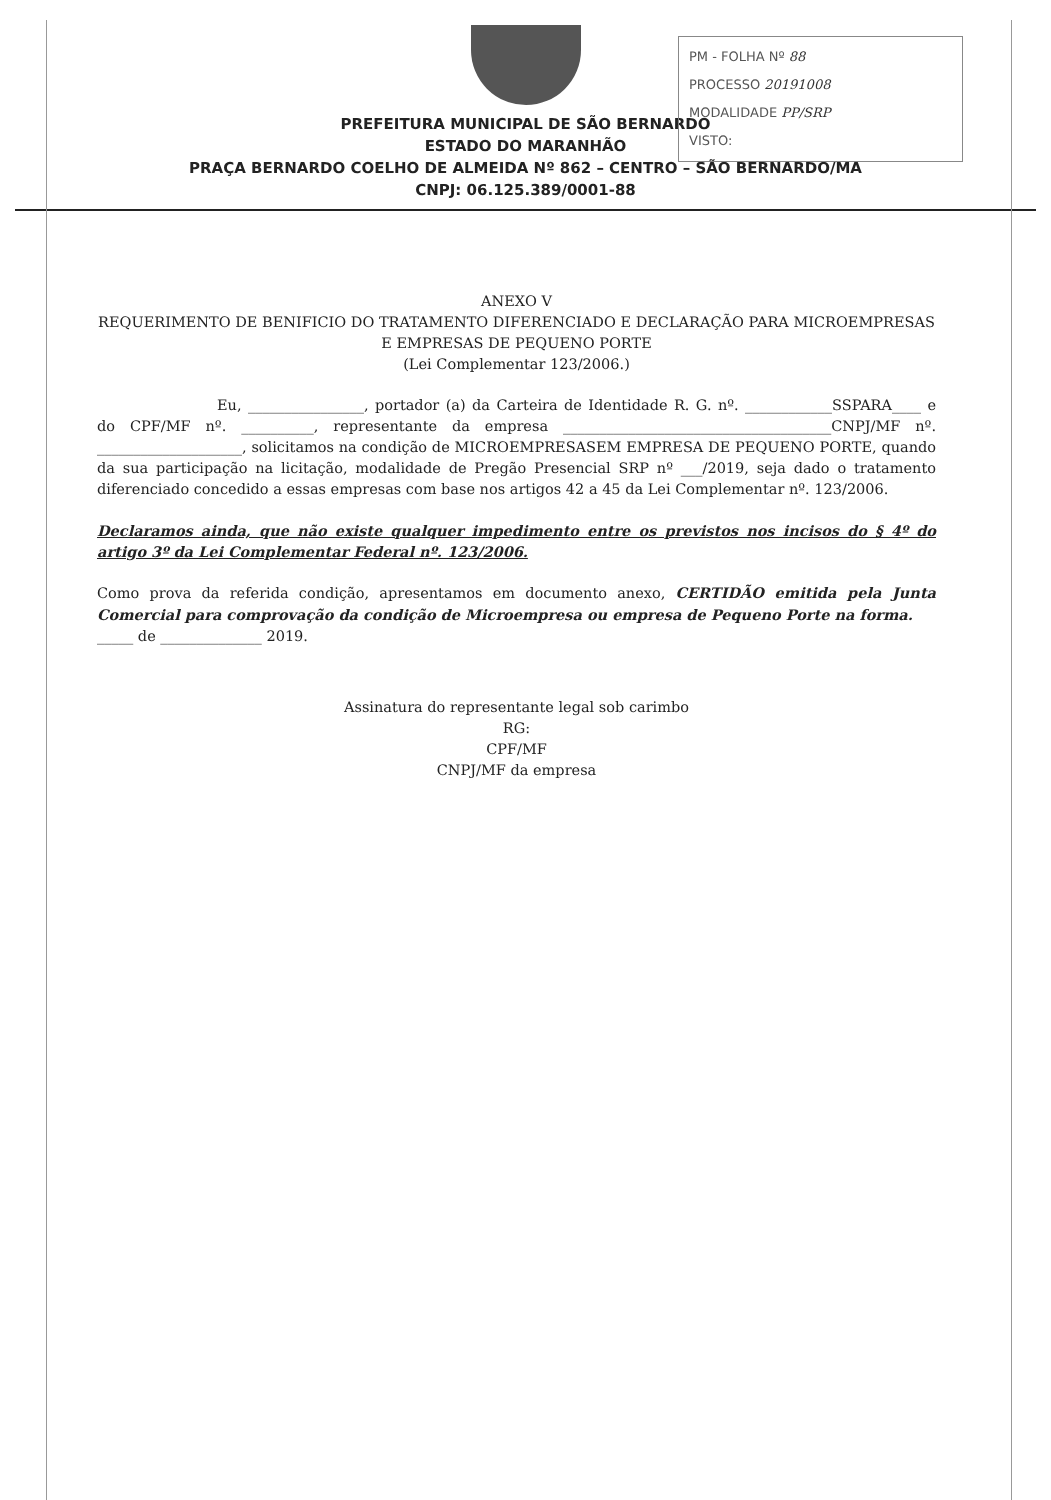PM - FOLHA Nº 88
PROCESSO 20191008
MODALIDADE PP/SRP
VISTO:
PREFEITURA MUNICIPAL DE SÃO BERNARDO
ESTADO DO MARANHÃO
PRAÇA BERNARDO COELHO DE ALMEIDA Nº 862 – CENTRO – SÃO BERNARDO/MA
CNPJ: 06.125.389/0001-88
ANEXO V
REQUERIMENTO DE BENIFICIO DO TRATAMENTO DIFERENCIADO E DECLARAÇÃO PARA MICROEMPRESAS E EMPRESAS DE PEQUENO PORTE
(Lei Complementar 123/2006.)
Eu, ________________, portador (a) da Carteira de Identidade R. G. nº. ____________SSPARA____ e do CPF/MF nº. __________, representante da empresa _____________________________________CNPJ/MF nº. ____________________, solicitamos na condição de MICROEMPRESASEM EMPRESA DE PEQUENO PORTE, quando da sua participação na licitação, modalidade de Pregão Presencial SRP nº ___/2019, seja dado o tratamento diferenciado concedido a essas empresas com base nos artigos 42 a 45 da Lei Complementar nº. 123/2006.
Declaramos ainda, que não existe qualquer impedimento entre os previstos nos incisos do § 4º do artigo 3º da Lei Complementar Federal nº. 123/2006.
Como prova da referida condição, apresentamos em documento anexo, CERTIDÃO emitida pela Junta Comercial para comprovação da condição de Microempresa ou empresa de Pequeno Porte na forma.
_____ de ______________ 2019.
Assinatura do representante legal sob carimbo
RG:
CPF/MF
CNPJ/MF da empresa